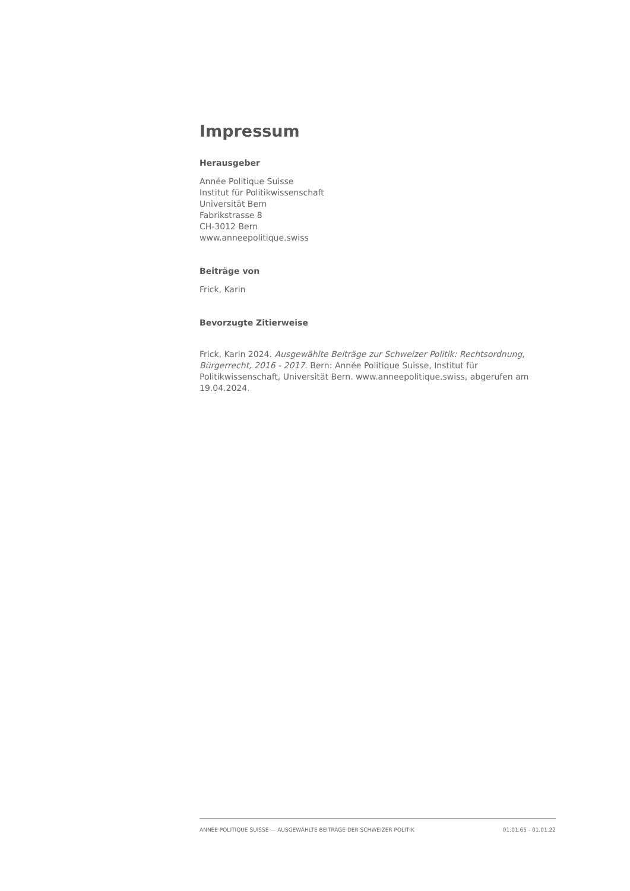Impressum
Herausgeber
Année Politique Suisse
Institut für Politikwissenschaft
Universität Bern
Fabrikstrasse 8
CH-3012 Bern
www.anneepolitique.swiss
Beiträge von
Frick, Karin
Bevorzugte Zitierweise
Frick, Karin 2024. Ausgewählte Beiträge zur Schweizer Politik: Rechtsordnung, Bürgerrecht, 2016 - 2017. Bern: Année Politique Suisse, Institut für Politikwissenschaft, Universität Bern. www.anneepolitique.swiss, abgerufen am 19.04.2024.
ANNÉE POLITIQUE SUISSE — AUSGEWÄHLTE BEITRÄGE DER SCHWEIZER POLITIK 01.01.65 - 01.01.22